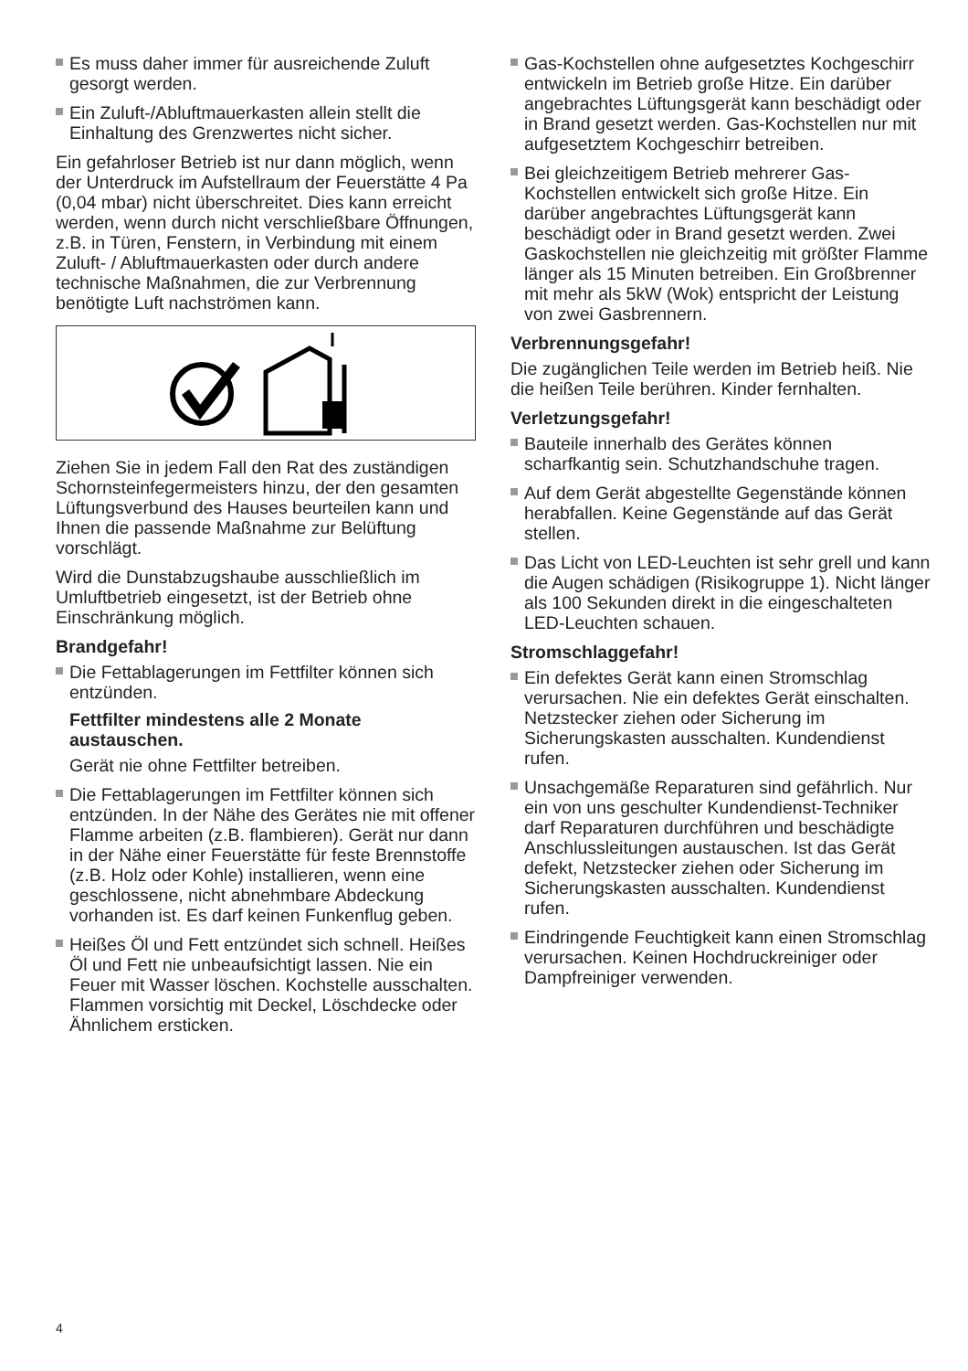Es muss daher immer für ausreichende Zuluft gesorgt werden.
Ein Zuluft-/Abluftmauerkasten allein stellt die Einhaltung des Grenzwertes nicht sicher.
Ein gefahrloser Betrieb ist nur dann möglich, wenn der Unterdruck im Aufstellraum der Feuerstätte 4 Pa (0,04 mbar) nicht überschreitet. Dies kann erreicht werden, wenn durch nicht verschließbare Öffnungen, z.B. in Türen, Fenstern, in Verbindung mit einem Zuluft- / Abluftmauerkasten oder durch andere technische Maßnahmen, die zur Verbrennung benötigte Luft nachströmen kann.
Ziehen Sie in jedem Fall den Rat des zuständigen Schornsteinfegermeisters hinzu, der den gesamten Lüftungsverbund des Hauses beurteilen kann und Ihnen die passende Maßnahme zur Belüftung vorschlägt.
Wird die Dunstabzugshaube ausschließlich im Umluftbetrieb eingesetzt, ist der Betrieb ohne Einschränkung möglich.
Brandgefahr!
Die Fettablagerungen im Fettfilter können sich entzünden.
Fettfilter mindestens alle 2 Monate austauschen.
Gerät nie ohne Fettfilter betreiben.
Die Fettablagerungen im Fettfilter können sich entzünden. In der Nähe des Gerätes nie mit offener Flamme arbeiten (z.B. flambieren). Gerät nur dann in der Nähe einer Feuerstätte für feste Brennstoffe (z.B. Holz oder Kohle) installieren, wenn eine geschlossene, nicht abnehmbare Abdeckung vorhanden ist. Es darf keinen Funkenflug geben.
Heißes Öl und Fett entzündet sich schnell. Heißes Öl und Fett nie unbeaufsichtigt lassen. Nie ein Feuer mit Wasser löschen. Kochstelle ausschalten. Flammen vorsichtig mit Deckel, Löschdecke oder Ähnlichem ersticken.
Gas-Kochstellen ohne aufgesetztes Kochgeschirr entwickeln im Betrieb große Hitze. Ein darüber angebrachtes Lüftungsgerät kann beschädigt oder in Brand gesetzt werden. Gas-Kochstellen nur mit aufgesetztem Kochgeschirr betreiben.
Bei gleichzeitigem Betrieb mehrerer Gas-Kochstellen entwickelt sich große Hitze. Ein darüber angebrachtes Lüftungsgerät kann beschädigt oder in Brand gesetzt werden. Zwei Gaskochstellen nie gleichzeitig mit größter Flamme länger als 15 Minuten betreiben. Ein Großbrenner mit mehr als 5kW (Wok) entspricht der Leistung von zwei Gasbrennern.
Verbrennungsgefahr!
Die zugänglichen Teile werden im Betrieb heiß. Nie die heißen Teile berühren. Kinder fernhalten.
Verletzungsgefahr!
Bauteile innerhalb des Gerätes können scharfkantig sein. Schutzhandschuhe tragen.
Auf dem Gerät abgestellte Gegenstände können herabfallen. Keine Gegenstände auf das Gerät stellen.
Das Licht von LED-Leuchten ist sehr grell und kann die Augen schädigen (Risikogruppe 1). Nicht länger als 100 Sekunden direkt in die eingeschalteten LED-Leuchten schauen.
Stromschlaggefahr!
Ein defektes Gerät kann einen Stromschlag verursachen. Nie ein defektes Gerät einschalten. Netzstecker ziehen oder Sicherung im Sicherungskasten ausschalten. Kundendienst rufen.
Unsachgemäße Reparaturen sind gefährlich. Nur ein von uns geschulter Kundendienst-Techniker darf Reparaturen durchführen und beschädigte Anschlussleitungen austauschen. Ist das Gerät defekt, Netzstecker ziehen oder Sicherung im Sicherungskasten ausschalten. Kundendienst rufen.
Eindringende Feuchtigkeit kann einen Stromschlag verursachen. Keinen Hochdruckreiniger oder Dampfreiniger verwenden.
4